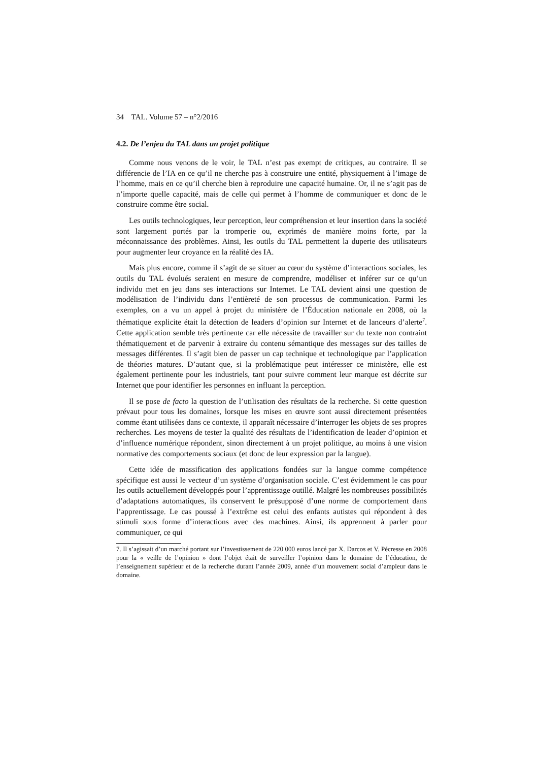34 TAL. Volume 57 – n°2/2016
4.2. De l’enjeu du TAL dans un projet politique
Comme nous venons de le voir, le TAL n’est pas exempt de critiques, au contraire. Il se différencie de l’IA en ce qu’il ne cherche pas à construire une entité, physiquement à l’image de l’homme, mais en ce qu’il cherche bien à reproduire une capacité humaine. Or, il ne s’agit pas de n’importe quelle capacité, mais de celle qui permet à l’homme de communiquer et donc de le construire comme être social.
Les outils technologiques, leur perception, leur compréhension et leur insertion dans la société sont largement portés par la tromperie ou, exprimés de manière moins forte, par la méconnaissance des problèmes. Ainsi, les outils du TAL permettent la duperie des utilisateurs pour augmenter leur croyance en la réalité des IA.
Mais plus encore, comme il s’agit de se situer au cœur du système d’interactions sociales, les outils du TAL évolués seraient en mesure de comprendre, modéliser et inférer sur ce qu’un individu met en jeu dans ses interactions sur Internet. Le TAL devient ainsi une question de modélisation de l’individu dans l’entièreté de son processus de communication. Parmi les exemples, on a vu un appel à projet du ministère de l’Éducation nationale en 2008, où la thématique explicite était la détection de leaders d’opinion sur Internet et de lanceurs d’alerte<sup>7</sup>. Cette application semble très pertinente car elle nécessite de travailler sur du texte non contraint thématiquement et de parvenir à extraire du contenu sémantique des messages sur des tailles de messages différentes. Il s’agit bien de passer un cap technique et technologique par l’application de théories matures. D’autant que, si la problématique peut intéresser ce ministère, elle est également pertinente pour les industriels, tant pour suivre comment leur marque est décrite sur Internet que pour identifier les personnes en influant la perception.
Il se pose de facto la question de l’utilisation des résultats de la recherche. Si cette question prévaut pour tous les domaines, lorsque les mises en œuvre sont aussi directement présentées comme étant utilisées dans ce contexte, il apparaît nécessaire d’interroger les objets de ses propres recherches. Les moyens de tester la qualité des résultats de l’identification de leader d’opinion et d’influence numérique répondent, sinon directement à un projet politique, au moins à une vision normative des comportements sociaux (et donc de leur expression par la langue).
Cette idée de massification des applications fondées sur la langue comme compétence spécifique est aussi le vecteur d’un système d’organisation sociale. C’est évidemment le cas pour les outils actuellement développés pour l’apprentissage outillé. Malgré les nombreuses possibilités d’adaptations automatiques, ils conservent le présupposé d’une norme de comportement dans l’apprentissage. Le cas poussé à l’extrême est celui des enfants autistes qui répondent à des stimuli sous forme d’interactions avec des machines. Ainsi, ils apprennent à parler pour communiquer, ce qui
7. Il s’agissait d’un marché portant sur l’investissement de 220 000 euros lancé par X. Darcos et V. Pécresse en 2008 pour la « veille de l’opinion » dont l’objet était de surveiller l’opinion dans le domaine de l’éducation, de l’enseignement supérieur et de la recherche durant l’année 2009, année d’un mouvement social d’ampleur dans le domaine.